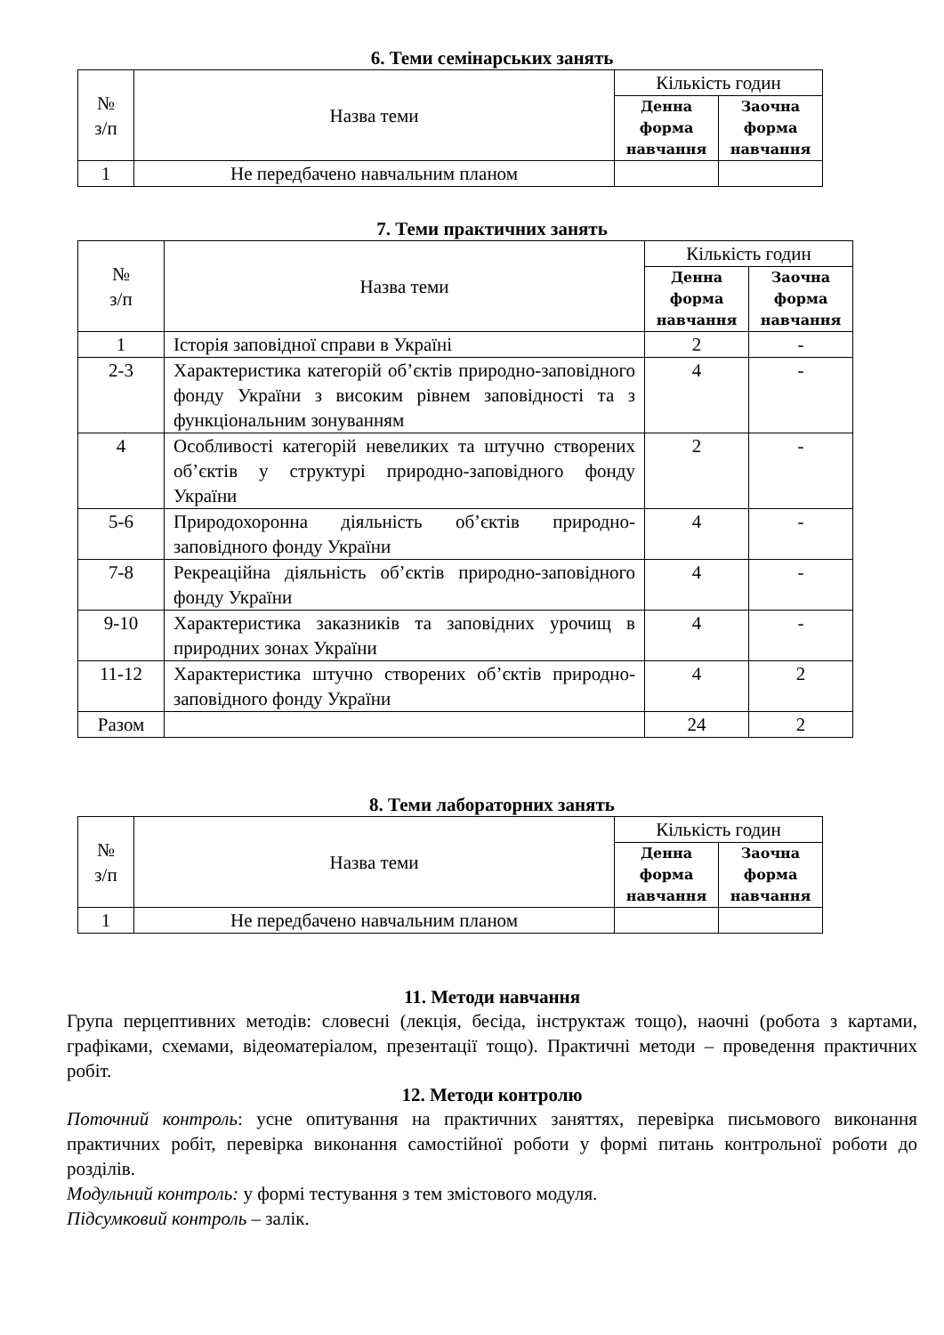6. Теми семінарських занять
| № з/п | Назва теми | Кількість годин | |
| --- | --- | --- | --- |
| | | Денна форма навчання | Заочна форма навчання |
| 1 | Не передбачено навчальним планом | | |
7. Теми практичних занять
| № з/п | Назва теми | Кількість годин | |
| --- | --- | --- | --- |
| | | Денна форма навчання | Заочна форма навчання |
| 1 | Історія заповідної справи в Україні | 2 | - |
| 2-3 | Характеристика категорій об’єктів природно-заповідного фонду України з високим рівнем заповідності та з функціональним зонуванням | 4 | - |
| 4 | Особливості категорій невеликих та штучно створених об’єктів у структурі природно-заповідного фонду України | 2 | - |
| 5-6 | Природохоронна діяльність об’єктів природно-заповідного фонду України | 4 | - |
| 7-8 | Рекреаційна діяльність об’єктів природно-заповідного фонду України | 4 | - |
| 9-10 | Характеристика заказників та заповідних урочищ в природних зонах України | 4 | - |
| 11-12 | Характеристика штучно створених об’єктів природно-заповідного фонду України | 4 | 2 |
| Разом | | 24 | 2 |
8. Теми лабораторних занять
| № з/п | Назва теми | Кількість годин | |
| --- | --- | --- | --- |
| | | Денна форма навчання | Заочна форма навчання |
| 1 | Не передбачено навчальним планом | | |
11. Методи навчання
Група перцептивних методів: словесні (лекція, бесіда, інструктаж тощо), наочні (робота з картами, графіками, схемами, відеоматеріалом, презентації тощо). Практичні методи – проведення практичних робіт.
12. Методи контролю
Поточний контроль: усне опитування на практичних заняттях, перевірка письмового виконання практичних робіт, перевірка виконання самостійної роботи у формі питань контрольної роботи до розділів.
Модульний контроль: у формі тестування з тем змістового модуля.
Підсумковий контроль – залік.